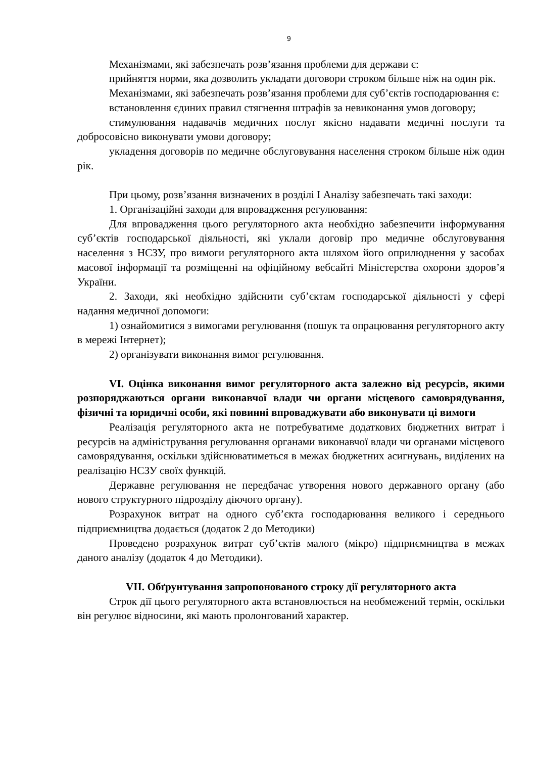9
Механізмами, які забезпечать розв’язання проблеми для держави є:
прийняття норми, яка дозволить укладати договори строком більше ніж на один рік.
Механізмами, які забезпечать розв’язання проблеми для суб’єктів господарювання є:
встановлення єдиних правил стягнення штрафів за невиконання умов договору;
стимулювання надавачів медичних послуг якісно надавати медичні послуги та добросовісно виконувати умови договору;
укладення договорів по медичне обслуговування населення строком більше ніж один рік.
При цьому, розв’язання визначених в розділі І Аналізу забезпечать такі заходи:
1. Організаційні заходи для впровадження регулювання:
Для впровадження цього регуляторного акта необхідно забезпечити інформування суб’єктів господарської діяльності, які уклали договір про медичне обслуговування населення з НСЗУ, про вимоги регуляторного акта шляхом його оприлюднення у засобах масової інформації та розміщенні на офіційному вебсайті Міністерства охорони здоров’я України.
2. Заходи, які необхідно здійснити суб’єктам господарської діяльності у сфері надання медичної допомоги:
1) ознайомитися з вимогами регулювання (пошук та опрацювання регуляторного акту в мережі Інтернет);
2) організувати виконання вимог регулювання.
VI. Оцінка виконання вимог регуляторного акта залежно від ресурсів, якими розпоряджаються органи виконавчої влади чи органи місцевого самоврядування, фізичні та юридичні особи, які повинні впроваджувати або виконувати ці вимоги
Реалізація регуляторного акта не потребуватиме додаткових бюджетних витрат і ресурсів на адміністрування регулювання органами виконавчої влади чи органами місцевого самоврядування, оскільки здійснюватиметься в межах бюджетних асигнувань, виділених на реалізацію НСЗУ своїх функцій.
Державне регулювання не передбачає утворення нового державного органу (або нового структурного підрозділу діючого органу).
Розрахунок витрат на одного суб’єкта господарювання великого і середнього підприємництва додається (додаток 2 до Методики)
Проведено розрахунок витрат суб’єктів малого (мікро) підприємництва в межах даного аналізу (додаток 4 до Методики).
VII. Обґрунтування запропонованого строку дії регуляторного акта
Строк дії цього регуляторного акта встановлюється на необмежений термін, оскільки він регулює відносини, які мають пролонгований характер.